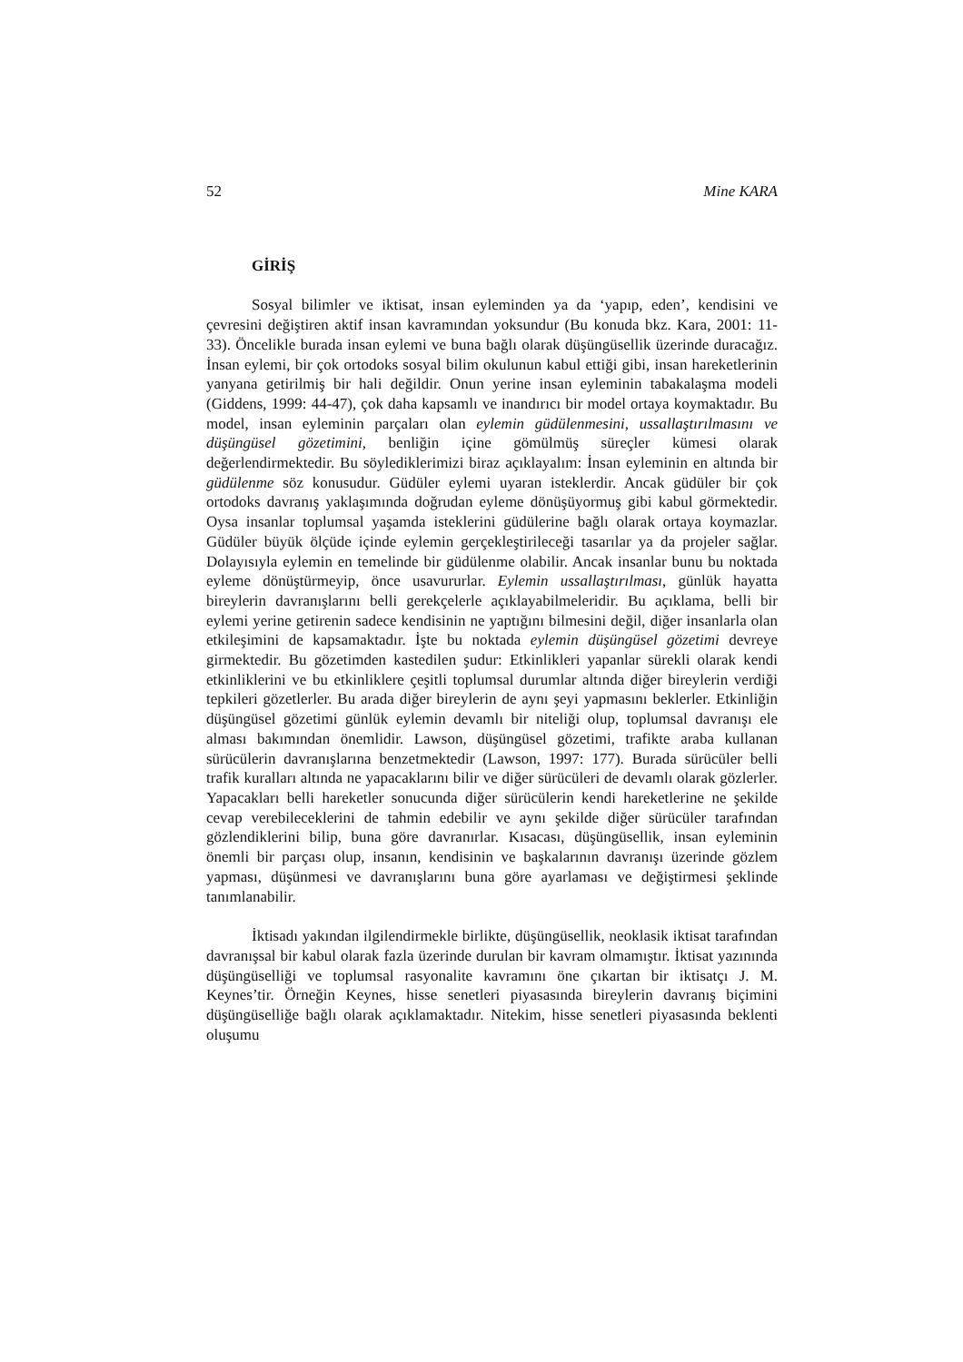52 Mine KARA
GİRİŞ
Sosyal bilimler ve iktisat, insan eyleminden ya da ‘yapıp, eden’, kendisini ve çevresini değiştiren aktif insan kavramından yoksundur (Bu konuda bkz. Kara, 2001: 11-33). Öncelikle burada insan eylemi ve buna bağlı olarak düşüngüsellik üzerinde duracağız. İnsan eylemi, bir çok ortodoks sosyal bilim okulunun kabul ettiği gibi, insan hareketlerinin yanyana getirilmiş bir hali değildir. Onun yerine insan eyleminin tabakalaşma modeli (Giddens, 1999: 44-47), çok daha kapsamlı ve inandırıcı bir model ortaya koymaktadır. Bu model, insan eyleminin parçaları olan eylemin güdülenmesini, ussallaştırılmasını ve düşüngüsel gözetimini, benliğin içine gömülmüş süreçler kümesi olarak değerlendirmektedir. Bu söylediklerimizi biraz açıklayalım: İnsan eyleminin en altında bir güdülenme söz konusudur. Güdüler eylemi uyaran isteklerdir. Ancak güdüler bir çok ortodoks davranış yaklaşımında doğrudan eyleme dönüşüyormuş gibi kabul görmektedir. Oysa insanlar toplumsal yaşamda isteklerini güdülerine bağlı olarak ortaya koymazlar. Güdüler büyük ölçüde içinde eylemin gerçekleştirileceği tasarılar ya da projeler sağlar. Dolayısıyla eylemin en temelinde bir güdülenme olabilir. Ancak insanlar bunu bu noktada eyleme dönüştürmeyip, önce usavururlar. Eylemin ussallaştırılması, günlük hayatta bireylerin davranışlarını belli gerekçelerle açıklayabilmeleridir. Bu açıklama, belli bir eylemi yerine getirenin sadece kendisinin ne yaptığını bilmesini değil, diğer insanlarla olan etkileşimini de kapsamaktadır. İşte bu noktada eylemin düşüngüsel gözetimi devreye girmektedir. Bu gözetimden kastedilen şudur: Etkinlikleri yapanlar sürekli olarak kendi etkinliklerini ve bu etkinliklere çeşitli toplumsal durumlar altında diğer bireylerin verdiği tepkileri gözetlerler. Bu arada diğer bireylerin de aynı şeyi yapmasını beklerler. Etkinliğin düşüngüsel gözetimi günlük eylemin devamlı bir niteliği olup, toplumsal davranışı ele alması bakımından önemlidir. Lawson, düşüngüsel gözetimi, trafikte araba kullanan sürücülerin davranışlarına benzetmektedir (Lawson, 1997: 177). Burada sürücüler belli trafik kuralları altında ne yapacaklarını bilir ve diğer sürücüleri de devamlı olarak gözlerler. Yapacakları belli hareketler sonucunda diğer sürücülerin kendi hareketlerine ne şekilde cevap verebileceklerini de tahmin edebilir ve aynı şekilde diğer sürücüler tarafından gözlendiklerini bilip, buna göre davranırlar. Kısacası, düşüngüsellik, insan eyleminin önemli bir parçası olup, insanın, kendisinin ve başkalarının davranışı üzerinde gözlem yapması, düşünmesi ve davranışlarını buna göre ayarlaması ve değiştirmesi şeklinde tanımlanabilir.
İktisadı yakından ilgilendirmekle birlikte, düşüngüsellik, neoklasik iktisat tarafından davranışsal bir kabul olarak fazla üzerinde durulan bir kavram olmamıştır. İktisat yazınında düşüngüselliği ve toplumsal rasyonalite kavramını öne çıkartan bir iktisatçı J. M. Keynes’tir. Örneğin Keynes, hisse senetleri piyasasında bireylerin davranış biçimini düşüngüselliğe bağlı olarak açıklamaktadır. Nitekim, hisse senetleri piyasasında beklenti oluşumu